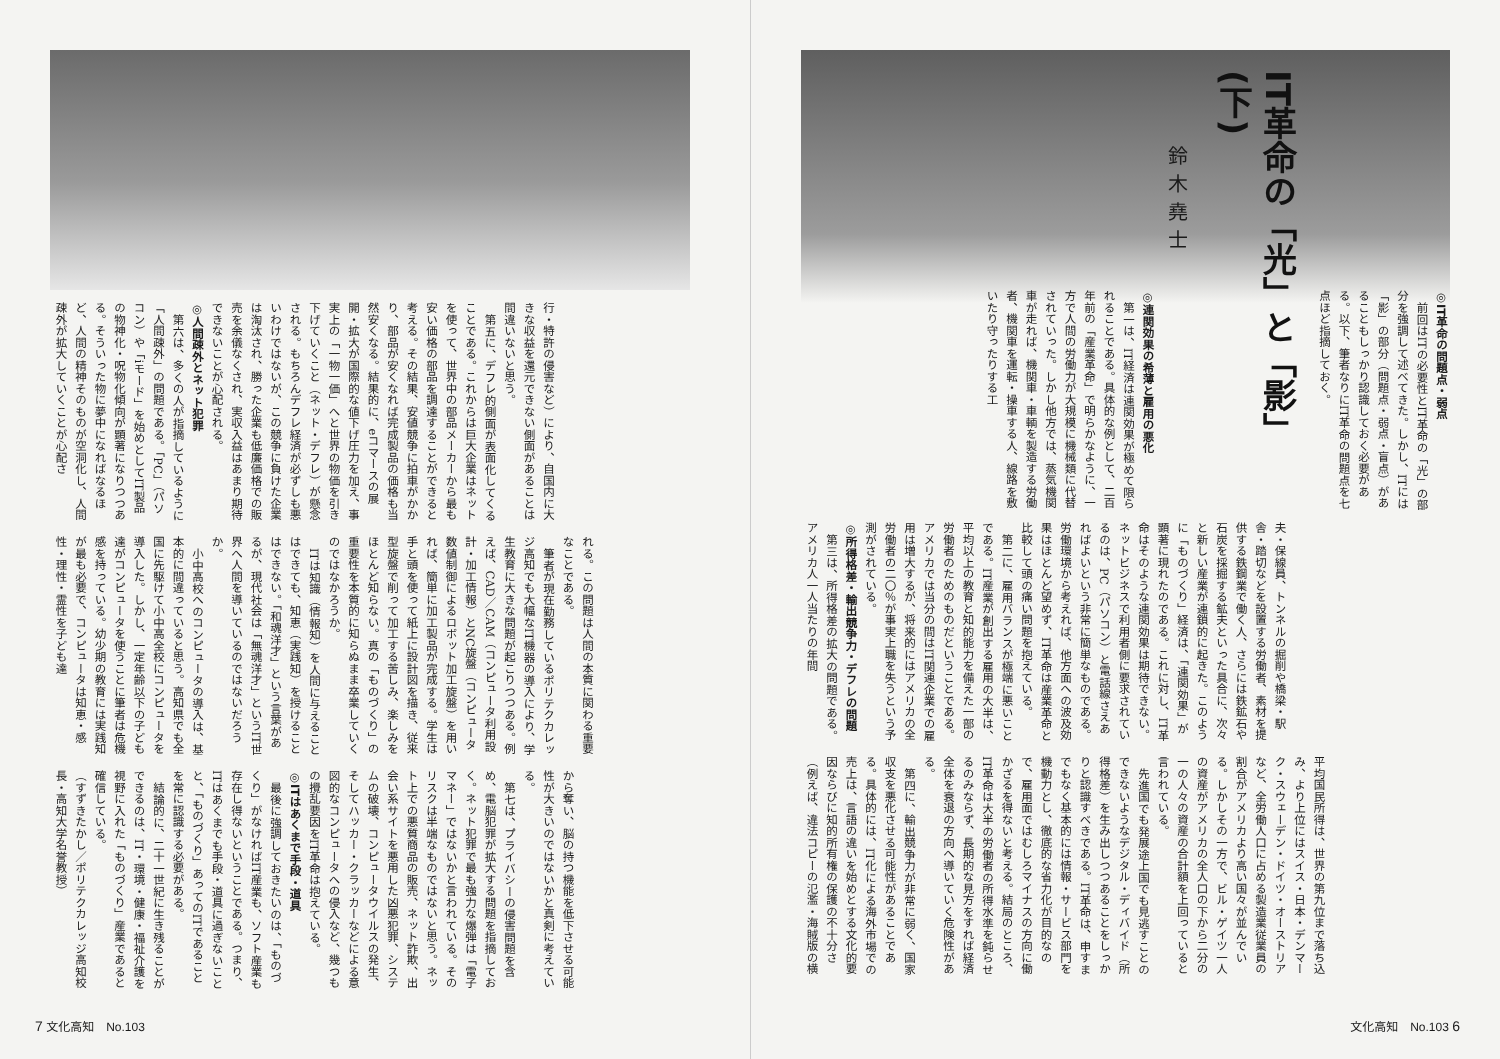IT革命の「光」と「影」(下)
鈴木堯士
◎IT革命の問題点・弱点
前回はITの必要性とIT革命の「光」の部分を強調して述べてきた。しかし、ITには「影」の部分（問題点・弱点・盲点）があることもしっかり認識しておく必要がある。以下、筆者なりにIT革命の問題点を七点ほど指摘しておく。
◎連関効果の希薄と雇用の悪化
第一は、IT経済は連関効果が極めて限られることである。具体的な例として、二百年前の「産業革命」で明らかなように、一方で人間の労働力が大規模に機械類に代替されていった。しかし他方では、蒸気機関車が走れば、機関車・車輌を製造する労働者、機関車を運転・操車する人、線路を敷いたり守ったりする工
夫・保線員、トンネルの掘削や橋梁・駅舎・踏切などを設置する労働者、素材を提供する鉄鋼業で働く人、さらには鉄鉱石や石炭を採掘する鉱夫といった具合に、次々と新しい産業が連鎖的に起きた。このように「ものづくり」経済は、「連関効果」が顕著に現れたのである。これに対し、IT革命はそのような連関効果は期待できない。ネットビジネスで利用者側に要求されているのは、PC（パソコン）と電話線さえあればよいという非常に簡単なものである。労働環境から考えれば、他方面への波及効果はほとんど望めず、IT革命は産業革命と比較して頭の痛い問題を抱えている。
第二に、雇用バランスが極端に悪いことである。IT産業が創出する雇用の大半は、平均以上の教育と知的能力を備えた一部の労働者のためのものだということである。アメリカでは当分の間はIT関連企業での雇用は増大するが、将来的にはアメリカの全労働者の二〇％が事実上職を失うという予測がされている。
◎所得格差・輸出競争力・デフレの問題
第三は、所得格差の拡大の問題である。アメリカ人一人当たりの年間
平均国民所得は、世界の第九位まで落ち込み、より上位にはスイス・日本・デンマーク・スウェーデン・ドイツ・オーストリアなど、全労働人口に占める製造業従業員の割合がアメリカより高い国々が並んでいる。しかしその一方で、ビル・ゲイツ一人の資産がアメリカの全人口の下から二分の一の人々の資産の合計額を上回っていると言われている。
先進国でも発展途上国でも見逃すことのできないようなデジタル・ディバイド（所得格差）を生み出しつつあることをしっかりと認識すべきである。IT革命は、申すまでもなく基本的には情報・サービス部門を機動力とし、徹底的な省力化が目的なので、雇用面ではむしろマイナスの方向に働かざるを得ないと考える。結局のところ、IT革命は大半の労働者の所得水準を鈍らせるのみならず、長期的な見方をすれば経済全体を衰退の方向へ導いていく危険性がある。
第四に、輸出競争力が非常に弱く、国家収支を悪化させる可能性があることである。具体的には、IT化による海外市場での売上は、言語の違いを始めとする文化的要因ならびに知的所有権の保護の不十分さ（例えば、違法コピーの氾濫・海賊版の横
文化高知　No.103 6
行・特許の侵害など）により、自国内に大きな収益を還元できない側面があることは間違いないと思う。
第五に、デフレ的側面が表面化してくることである。これからは巨大企業はネットを使って、世界中の部品メーカーから最も安い価格の部品を調達することができると考える。その結果、安値競争に拍車がかかり、部品が安くなれば完成製品の価格も当然安くなる。結果的に、eコマースの展開・拡大が国際的な値下げ圧力を加え、事実上の「一物一価」へと世界の物価を引き下げていくこと（ネット・デフレ）が懸念される。もちろんデフレ経済が必ずしも悪いわけではないが、この競争に負けた企業は淘汰され、勝った企業も低廉価格での販売を余儀なくされ、実収入益はあまり期待できないことが心配される。
◎人間疎外とネット犯罪
第六は、多くの人が指摘しているように「人間疎外」の問題である。「PC」（パソコン）や「iモード」を始めとしてIT製品の物神化・呪物化傾向が顕著になりつつある。そういった物に夢中になればなるほど、人間の精神そのものが空洞化し、人間疎外が拡大していくことが心配さ
れる。この問題は人間の本質に関わる重要なことである。
筆者が現在勤務しているポリテクカレッジ高知でも大幅なIT機器の導入により、学生教育に大きな問題が起こりつつある。例えば、CAD／CAM（コンピュータ利用設計・加工情報）とNC旋盤（コンピュータ数値制御によるロボット加工旋盤）を用いれば、簡単に加工製品が完成する。学生は手と頭を使って紙上に設計図を描き、従来型旋盤で削って加工する苦しみ、楽しみをほとんど知らない。真の「ものづくり」の重要性を本質的に知らぬまま卒業していくのではなかろうか。
ITは知識（情報知）を人間に与えることはできても、知恵（実践知）を授けることはできない。「和魂洋才」という言葉があるが、現代社会は「無魂洋才」というIT世界へ人間を導いているのではないだろうか。
小中高校へのコンピュータの導入は、基本的に間違っていると思う。高知県でも全国に先駆けて小中高全校にコンピュータを導入した。しかし、一定年齢以下の子ども達がコンピュータを使うことに筆者は危機感を持っている。幼少期の教育には実践知が最も必要で、コンピュータは知恵・感性・理性・霊性を子ども達
から奪い、脳の持つ機能を低下させる可能性が大きいのではないかと真剣に考えている。
第七は、プライバシーの侵害問題を含め、電脳犯罪が拡大する問題を指摘しておく。ネット犯罪で最も強力な爆弾は「電子マネー」ではないかと言われている。そのリスクは半端なものではないと思う。ネット上での悪質商品の販売、ネット詐欺、出会い系サイトを悪用した凶悪犯罪、システムの破壊、コンピュータウイルスの発生、そしてハッカー・クラッカーなどによる意図的なコンピュータへの侵入など、幾つもの攪乱要因をIT革命は抱えている。
◎ITはあくまで手段・道具
最後に強調しておきたいのは、「ものづくり」がなければIT産業も、ソフト産業も存在し得ないということである。つまり、ITはあくまでも手段・道具に過ぎないことと、「ものづくり」あってのITであることを常に認識する必要がある。
結論的に、二十一世紀に生き残ることができるのは、IT・環境・健康・福祉介護を視野に入れた「ものづくり」産業であると確信している。
（すずきたかし／ポリテクカレッジ高知校長・高知大学名誉教授）
7 文化高知　No.103